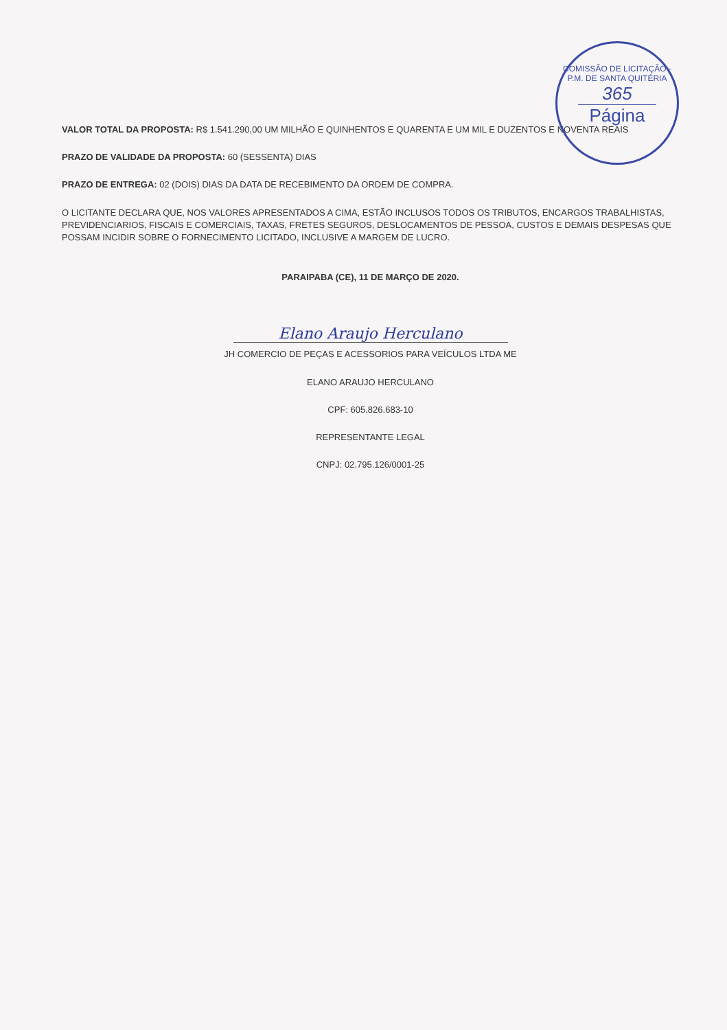COMISSÃO DE LICITAÇÃO - P.M. DE SANTA QUITÉRIA
365
Página
VALOR TOTAL DA PROPOSTA: R$ 1.541.290,00 UM MILHÃO E QUINHENTOS E QUARENTA E UM MIL E DUZENTOS E NOVENTA REAIS
PRAZO DE VALIDADE DA PROPOSTA: 60 (SESSENTA) DIAS
PRAZO DE ENTREGA: 02 (DOIS) DIAS DA DATA DE RECEBIMENTO DA ORDEM DE COMPRA.
O LICITANTE DECLARA QUE, NOS VALORES APRESENTADOS A CIMA, ESTÃO INCLUSOS TODOS OS TRIBUTOS, ENCARGOS TRABALHISTAS, PREVIDENCIARIOS, FISCAIS E COMERCIAIS, TAXAS, FRETES SEGUROS, DESLOCAMENTOS DE PESSOA, CUSTOS E DEMAIS DESPESAS QUE POSSAM INCIDIR SOBRE O FORNECIMENTO LICITADO, INCLUSIVE A MARGEM DE LUCRO.
PARAIPABA (CE), 11 DE MARÇO DE 2020.
Elano Araujo Herculano
JH COMERCIO DE PEÇAS E ACESSORIOS PARA VEÍCULOS LTDA ME
ELANO ARAUJO HERCULANO
CPF: 605.826.683-10
REPRESENTANTE LEGAL
CNPJ: 02.795.126/0001-25